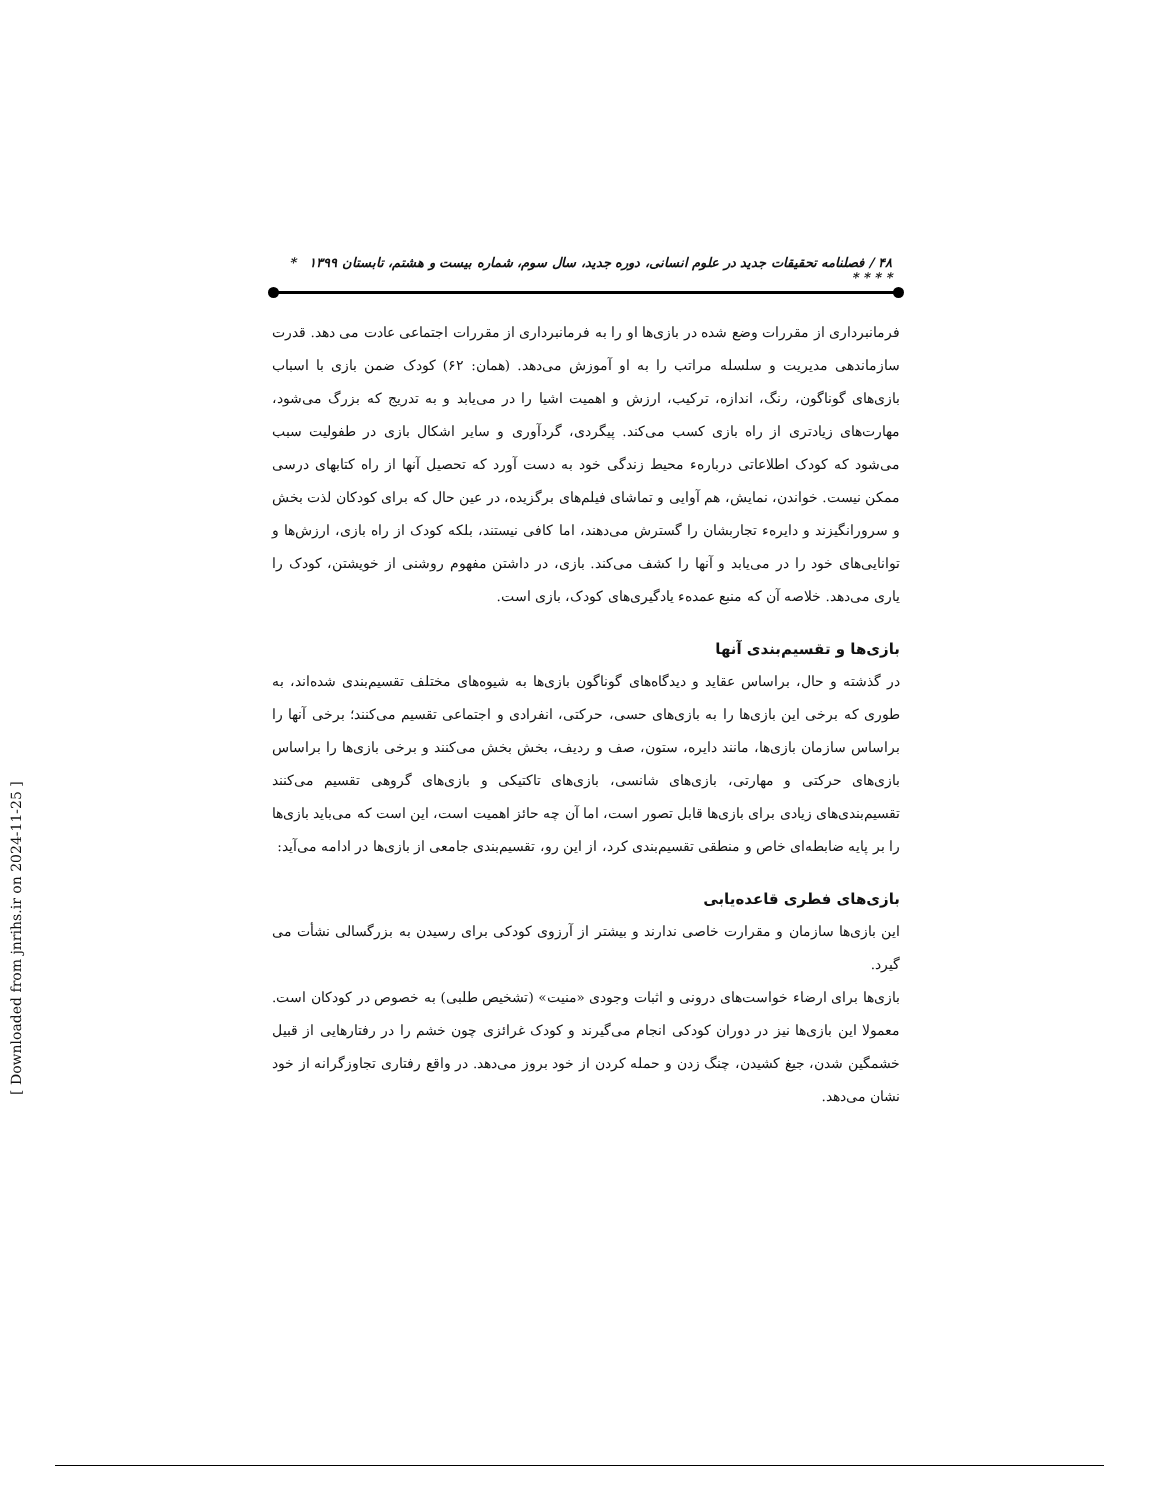۴۸ / فصلنامه تحقیقات جدید در علوم انسانی، دوره جدید، سال سوم، شماره بیست و هشتم، تابستان ۱۳۹۹ * * * * *
فرمانبرداری از مقررات وضع شده در بازی‌ها او را به فرمانبرداری از مقررات اجتماعی عادت می دهد. قدرت سازماندهی مدیریت و سلسله مراتب را به او آموزش می‌دهد. (همان: ۶۲) کودک ضمن بازی با اسباب بازی‌های گوناگون، رنگ، اندازه، ترکیب، ارزش و اهمیت اشیا را در می‌یابد و به تدریج که بزرگ می‌شود، مهارت‌های زیادتری از راه بازی کسب می‌کند. پیگردی، گردآوری و سایر اشکال بازی در طفولیت سبب می‌شود که کودک اطلاعاتی دربارهء محیط زندگی خود به دست آورد که تحصیل آنها از راه کتابهای درسی ممکن نیست. خواندن، نمایش، هم آوایی و تماشای فیلم‌های برگزیده، در عین حال که برای کودکان لذت بخش و سرورانگیزند و دایرهء تجاربشان را گسترش می‌دهند، اما کافی نیستند، بلکه کودک از راه بازی، ارزش‌ها و توانایی‌های خود را در می‌یابد و آنها را کشف می‌کند. بازی، در داشتن مفهوم روشنی از خویشتن، کودک را یاری می‌دهد. خلاصه آن که منبع عمدهء یادگیری‌های کودک، بازی است.
بازی‌ها و تقسیم‌بندی آنها
در گذشته و حال، براساس عقاید و دیدگاه‌های گوناگون بازی‌ها به شیوه‌های مختلف تقسیم‌بندی شده‌اند، به طوری که برخی این بازی‌ها را به بازی‌های حسی، حرکتی، انفرادی و اجتماعی تقسیم می‌کنند؛ برخی آنها را براساس سازمان بازی‌ها، مانند دایره، ستون، صف و ردیف، بخش بخش می‌کنند و برخی بازی‌ها را براساس بازی‌های حرکتی و مهارتی، بازی‌های شانسی، بازی‌های تاکتیکی و بازی‌های گروهی تقسیم می‌کنند تقسیم‌بندی‌های زیادی برای بازی‌ها قابل تصور است، اما آن چه حائز اهمیت است، این است که می‌باید بازی‌ها را بر پایه ضابطه‌ای خاص و منطقی تقسیم‌بندی کرد، از این رو، تقسیم‌بندی جامعی از بازی‌ها در ادامه می‌آید:
بازی‌های فطری قاعده‌یابی
این بازی‌ها سازمان و مقرارت خاصی ندارند و بیشتر از آرزوی کودکی برای رسیدن به بزرگسالی نشأت می گیرد.
بازی‌ها برای ارضاء خواست‌های درونی و اثبات وجودی «منیت» (تشخیص طلبی) به خصوص در کودکان است. معمولا این بازی‌ها نیز در دوران کودکی انجام می‌گیرند و کودک غرائزی چون خشم را در رفتارهایی از قبیل خشمگین شدن، جیغ کشیدن، چنگ زدن و حمله کردن از خود بروز می‌دهد. در واقع رفتاری تجاوزگرانه از خود نشان می‌دهد.
[ Downloaded from jnrihs.ir on 2024-11-25 ]